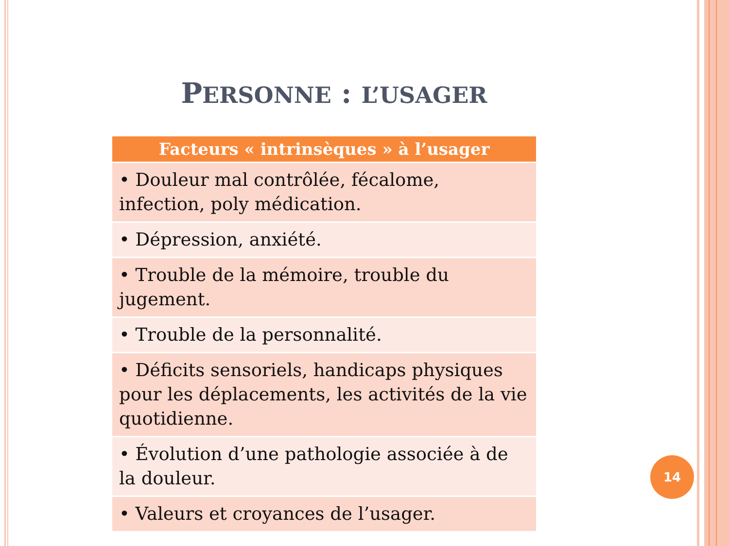PERSONNE : L’USAGER
| Facteurs « intrinsèques » à l’usager |
| --- |
| • Douleur mal contrôlée, fécalome, infection, poly médication. |
| • Dépression, anxiété. |
| • Trouble de la mémoire, trouble du jugement. |
| • Trouble de la personnalité. |
| • Déficits sensoriels, handicaps physiques pour les déplacements, les activités de la vie quotidienne. |
| • Évolution d’une pathologie associée à de la douleur. |
| • Valeurs et croyances de l’usager. |
14